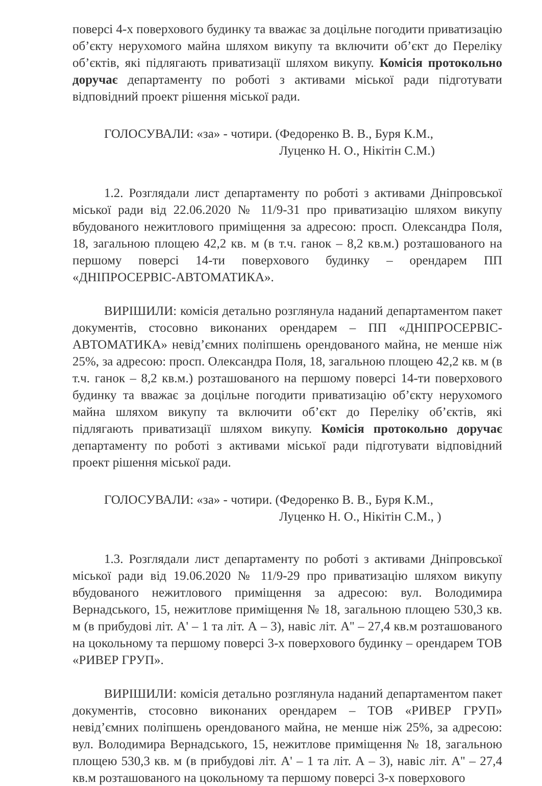поверсі 4-х поверхового будинку та вважає за доцільне погодити приватизацію об’єкту нерухомого майна шляхом викупу та включити об’єкт до Переліку об’єктів, які підлягають приватизації шляхом викупу. Комісія протокольно доручає департаменту по роботі з активами міської ради підготувати відповідний проект рішення міської ради.
ГОЛОСУВАЛИ: «за» - чотири. (Федоренко В. В., Буря К.М.,
Луценко Н. О., Нікітін С.М.)
1.2. Розглядали лист департаменту по роботі з активами Дніпровської міської ради від 22.06.2020 № 11/9-31 про приватизацію шляхом викупу вбудованого нежитлового приміщення за адресою: просп. Олександра Поля, 18, загальною площею 42,2 кв. м (в т.ч. ганок – 8,2 кв.м.) розташованого на першому поверсі 14-ти поверхового будинку – орендарем ПП «ДНІПРОСЕРВІС-АВТОМАТИКА».
ВИРІШИЛИ: комісія детально розглянула наданий департаментом пакет документів, стосовно виконаних орендарем – ПП «ДНІПРОСЕРВІС-АВТОМАТИКА» невід’ємних поліпшень орендованого майна, не менше ніж 25%, за адресою: просп. Олександра Поля, 18, загальною площею 42,2 кв. м (в т.ч. ганок – 8,2 кв.м.) розташованого на першому поверсі 14-ти поверхового будинку та вважає за доцільне погодити приватизацію об’єкту нерухомого майна шляхом викупу та включити об’єкт до Переліку об’єктів, які підлягають приватизації шляхом викупу. Комісія протокольно доручає департаменту по роботі з активами міської ради підготувати відповідний проект рішення міської ради.
ГОЛОСУВАЛИ: «за» - чотири. (Федоренко В. В., Буря К.М.,
Луценко Н. О., Нікітін С.М., )
1.3. Розглядали лист департаменту по роботі з активами Дніпровської міської ради від 19.06.2020 № 11/9-29 про приватизацію шляхом викупу вбудованого нежитлового приміщення за адресою: вул. Володимира Вернадського, 15, нежитлове приміщення № 18, загальною площею 530,3 кв. м (в прибудові літ. А' – 1 та літ. А – 3), навіс літ. А'' – 27,4 кв.м розташованого на цокольному та першому поверсі 3-х поверхового будинку – орендарем ТОВ «РИВЕР ГРУП».
ВИРІШИЛИ: комісія детально розглянула наданий департаментом пакет документів, стосовно виконаних орендарем – ТОВ «РИВЕР ГРУП» невід’ємних поліпшень орендованого майна, не менше ніж 25%, за адресою: вул. Володимира Вернадського, 15, нежитлове приміщення № 18, загальною площею 530,3 кв. м (в прибудові літ. А' – 1 та літ. А – 3), навіс літ. А'' – 27,4 кв.м розташованого на цокольному та першому поверсі 3-х поверхового